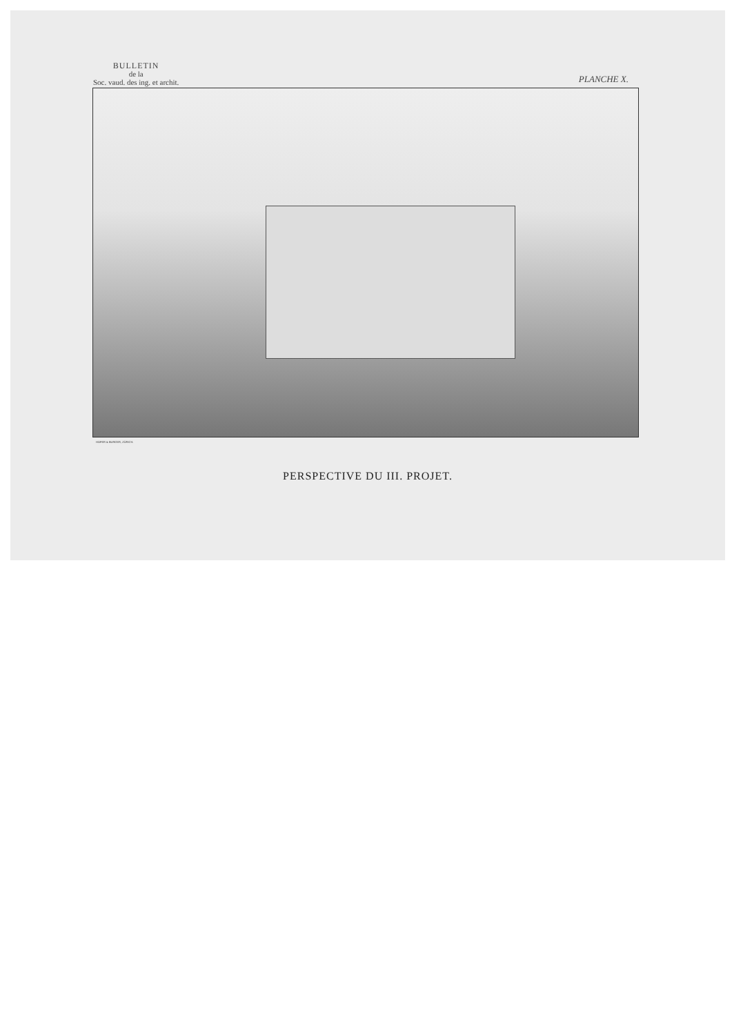BULLETIN
de la
Soc. vaud. des ing. et archit.
PLANCHE X.
HOFER & BURGER, ZÜRICH.
PERSPECTIVE DU III. PROJET.